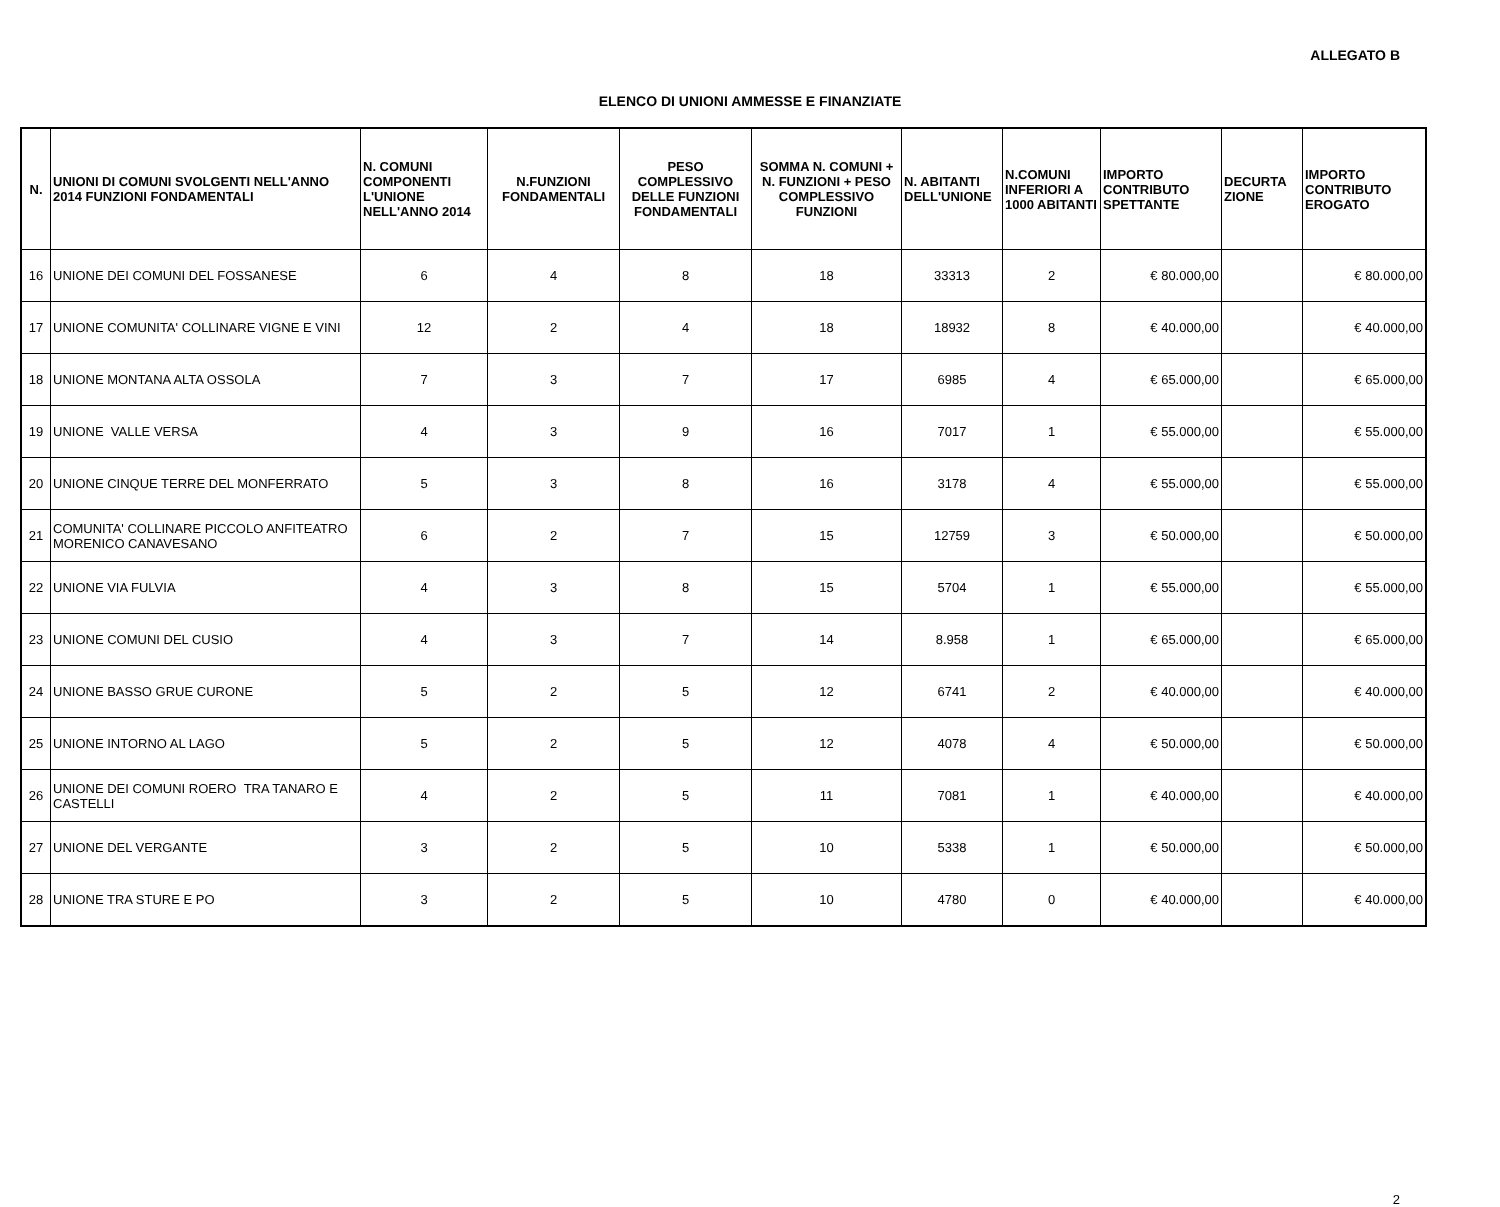ALLEGATO B
ELENCO DI UNIONI AMMESSE E FINANZIATE
| N. | UNIONI DI COMUNI SVOLGENTI NELL'ANNO 2014 FUNZIONI FONDAMENTALI | N. COMUNI COMPONENTI L'UNIONE NELL'ANNO 2014 | N.FUNZIONI FONDAMENTALI | PESO COMPLESSIVO DELLE FUNZIONI FONDAMENTALI | SOMMA N. COMUNI + N. FUNZIONI + PESO COMPLESSIVO FUNZIONI | N. ABITANTI DELL'UNIONE | N.COMUNI INFERIORI A 1000 ABITANTI | IMPORTO CONTRIBUTO SPETTANTE | DECURTA ZIONE | IMPORTO CONTRIBUTO EROGATO |
| --- | --- | --- | --- | --- | --- | --- | --- | --- | --- | --- |
| 16 | UNIONE DEI COMUNI DEL FOSSANESE | 6 | 4 | 8 | 18 | 33313 | 2 | € 80.000,00 | | € 80.000,00 |
| 17 | UNIONE COMUNITA' COLLINARE VIGNE E VINI | 12 | 2 | 4 | 18 | 18932 | 8 | € 40.000,00 | | € 40.000,00 |
| 18 | UNIONE MONTANA ALTA OSSOLA | 7 | 3 | 7 | 17 | 6985 | 4 | € 65.000,00 | | € 65.000,00 |
| 19 | UNIONE VALLE VERSA | 4 | 3 | 9 | 16 | 7017 | 1 | € 55.000,00 | | € 55.000,00 |
| 20 | UNIONE CINQUE TERRE DEL MONFERRATO | 5 | 3 | 8 | 16 | 3178 | 4 | € 55.000,00 | | € 55.000,00 |
| 21 | COMUNITA' COLLINARE PICCOLO ANFITEATRO MORENICO CANAVESANO | 6 | 2 | 7 | 15 | 12759 | 3 | € 50.000,00 | | € 50.000,00 |
| 22 | UNIONE VIA FULVIA | 4 | 3 | 8 | 15 | 5704 | 1 | € 55.000,00 | | € 55.000,00 |
| 23 | UNIONE COMUNI DEL CUSIO | 4 | 3 | 7 | 14 | 8.958 | 1 | € 65.000,00 | | € 65.000,00 |
| 24 | UNIONE BASSO GRUE CURONE | 5 | 2 | 5 | 12 | 6741 | 2 | € 40.000,00 | | € 40.000,00 |
| 25 | UNIONE INTORNO AL LAGO | 5 | 2 | 5 | 12 | 4078 | 4 | € 50.000,00 | | € 50.000,00 |
| 26 | UNIONE DEI COMUNI ROERO TRA TANARO E CASTELLI | 4 | 2 | 5 | 11 | 7081 | 1 | € 40.000,00 | | € 40.000,00 |
| 27 | UNIONE DEL VERGANTE | 3 | 2 | 5 | 10 | 5338 | 1 | € 50.000,00 | | € 50.000,00 |
| 28 | UNIONE TRA STURE E PO | 3 | 2 | 5 | 10 | 4780 | 0 | € 40.000,00 | | € 40.000,00 |
2